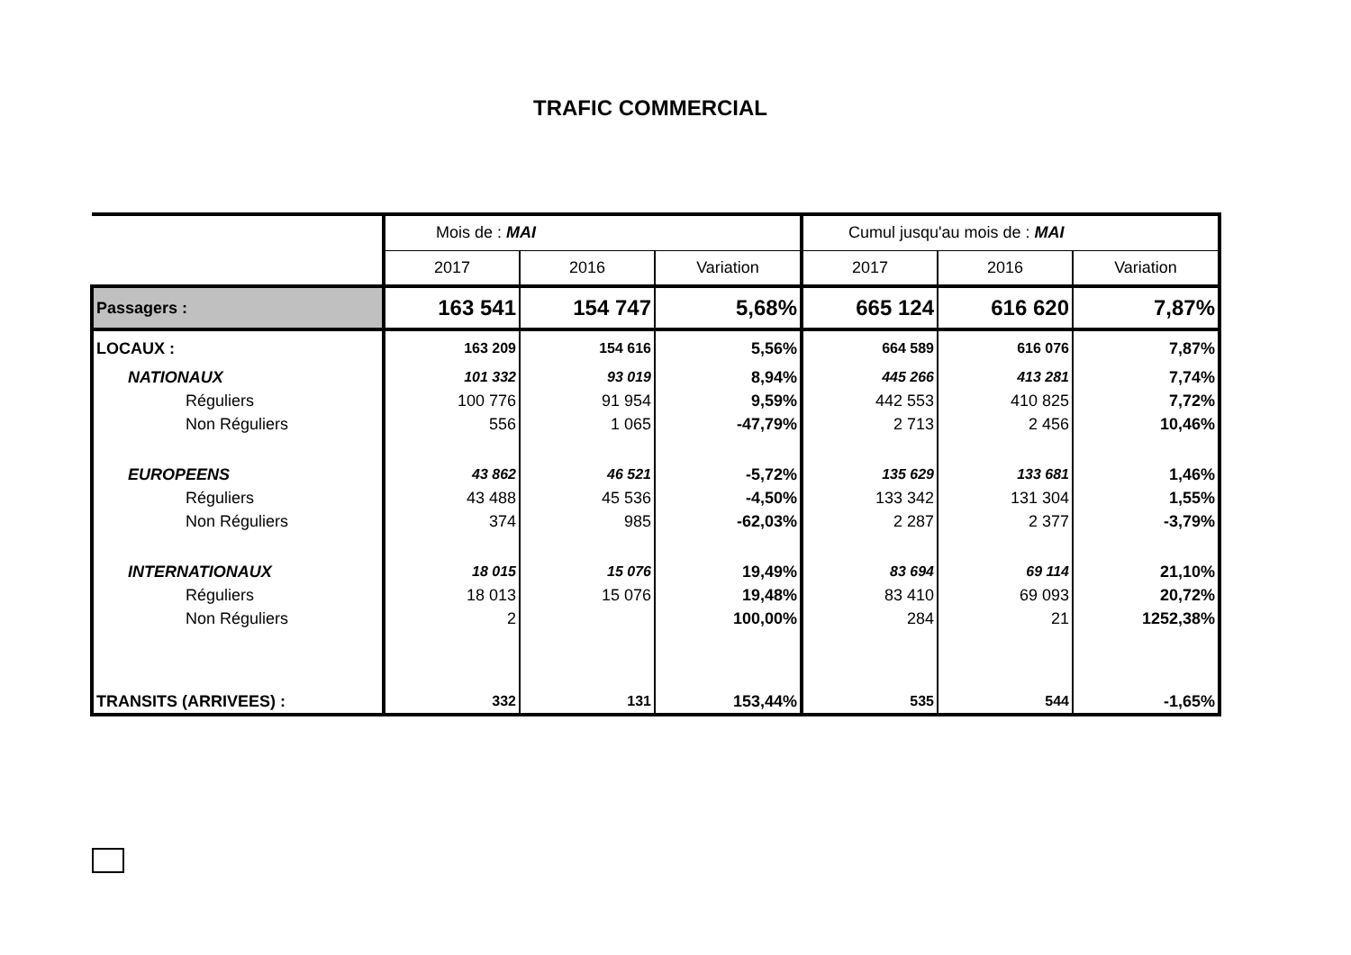TRAFIC COMMERCIAL
| | Mois de : MAI | | | Cumul jusqu'au mois de : MAI | | |
| | 2017 | 2016 | Variation | 2017 | 2016 | Variation |
| Passagers : | 163 541 | 154 747 | 5,68% | 665 124 | 616 620 | 7,87% |
| LOCAUX : | 163 209 | 154 616 | 5,56% | 664 589 | 616 076 | 7,87% |
| NATIONAUX | 101 332 | 93 019 | 8,94% | 445 266 | 413 281 | 7,74% |
| Réguliers | 100 776 | 91 954 | 9,59% | 442 553 | 410 825 | 7,72% |
| Non Réguliers | 556 | 1 065 | -47,79% | 2 713 | 2 456 | 10,46% |
| EUROPEENS | 43 862 | 46 521 | -5,72% | 135 629 | 133 681 | 1,46% |
| Réguliers | 43 488 | 45 536 | -4,50% | 133 342 | 131 304 | 1,55% |
| Non Réguliers | 374 | 985 | -62,03% | 2 287 | 2 377 | -3,79% |
| INTERNATIONAUX | 18 015 | 15 076 | 19,49% | 83 694 | 69 114 | 21,10% |
| Réguliers | 18 013 | 15 076 | 19,48% | 83 410 | 69 093 | 20,72% |
| Non Réguliers | 2 | | 100,00% | 284 | 21 | 1252,38% |
| TRANSITS (ARRIVEES) : | 332 | 131 | 153,44% | 535 | 544 | -1,65% |